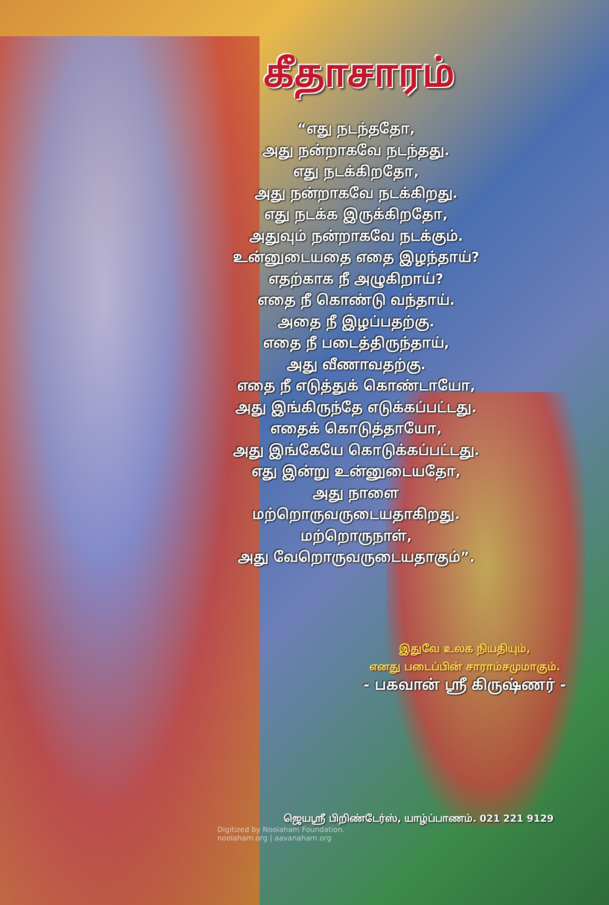கீதாசாரம்
“எது நடந்ததோ,
அது நன்றாகவே நடந்தது.
எது நடக்கிறதோ,
அது நன்றாகவே நடக்கிறது.
எது நடக்க இருக்கிறதோ,
அதுவும் நன்றாகவே நடக்கும்.
உன்னுடையதை எதை இழந்தாய்?
எதற்காக நீ அழுகிறாய்?
எதை நீ கொண்டு வந்தாய்.
அதை நீ இழப்பதற்கு.
எதை நீ படைத்திருந்தாய்,
அது வீணாவதற்கு.
எதை நீ எடுத்துக் கொண்டாயோ,
அது இங்கிருந்தே எடுக்கப்பட்டது.
எதைக் கொடுத்தாயோ,
அது இங்கேயே கொடுக்கப்பட்டது.
எது இன்று உன்னுடையதோ,
அது நாளை
மற்றொருவருடையதாகிறது.
மற்றொருநாள்,
அது வேறொருவருடையதாகும்”.
இதுவே உலக நியதியும்,
எனது படைப்பின் சாராம்சமுமாகும்.
- பகவான் ஸ்ரீ கிருஷ்ணர் -
ஜெயஸ்ரீ பிறிண்டேர்ஸ், யாழ்ப்பாணம். 021 221 9129
Digitized by Noolaham Foundation.
noolaham.org | aavanaham.org